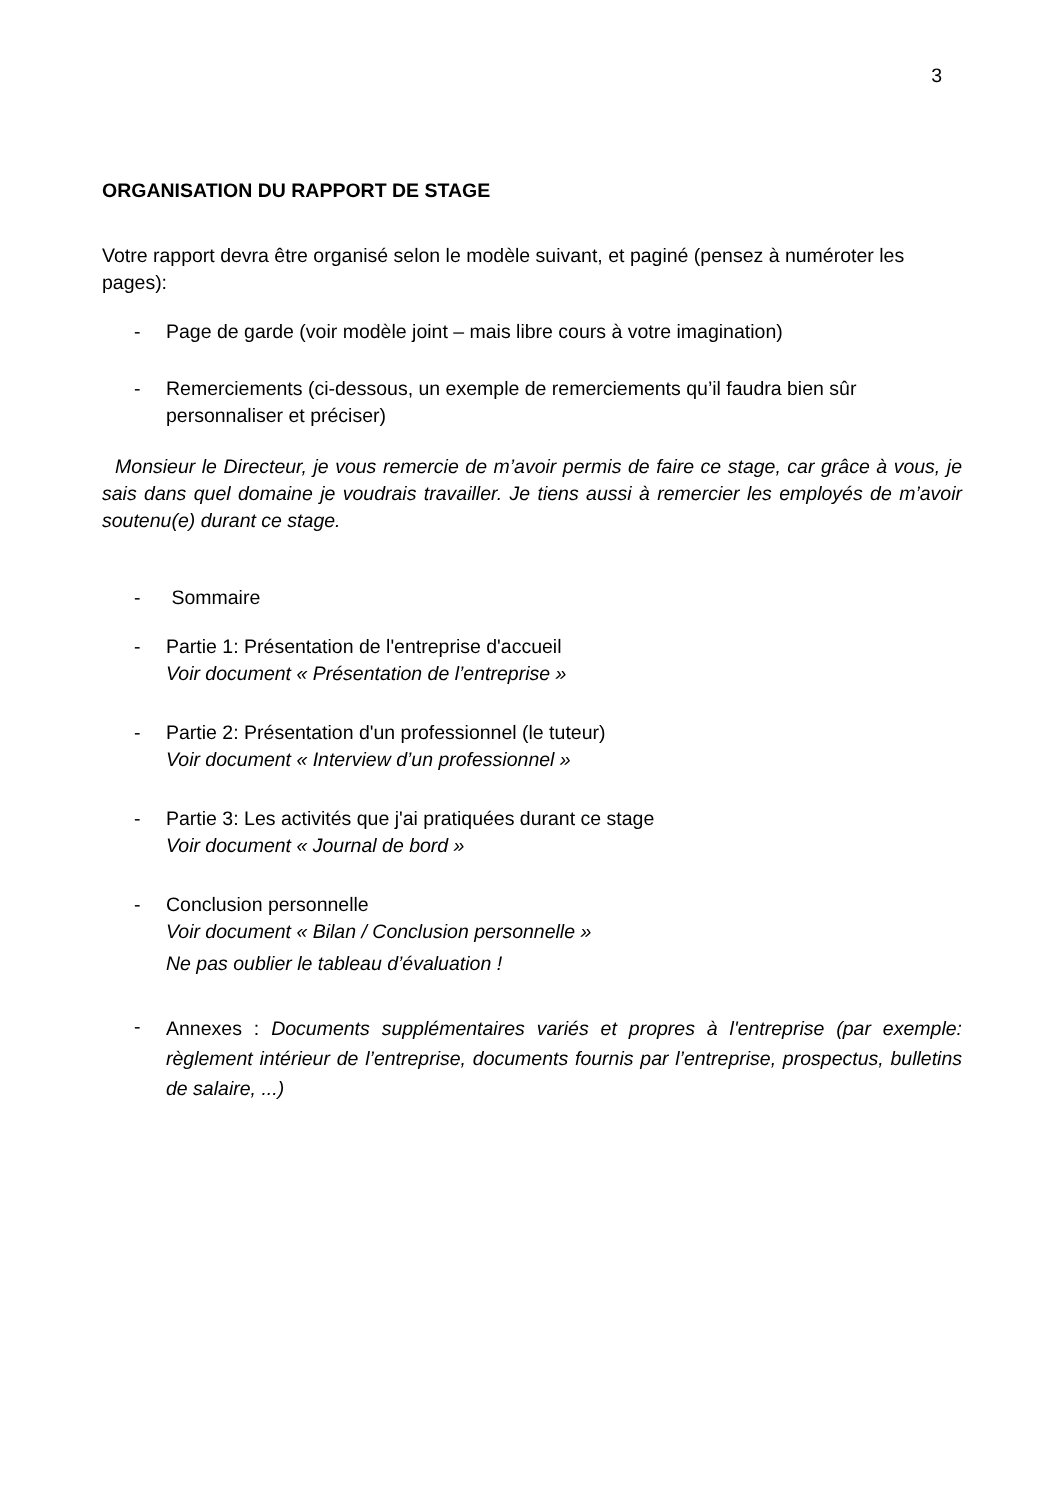3
ORGANISATION DU RAPPORT DE STAGE
Votre rapport devra être organisé selon le modèle suivant, et paginé (pensez à numéroter les pages):
- Page de garde (voir modèle joint – mais libre cours à votre imagination)
- Remerciements (ci-dessous, un exemple de remerciements qu’il faudra bien sûr personnaliser et préciser)
Monsieur le Directeur, je vous remercie de m’avoir permis de faire ce stage, car grâce à vous, je sais dans quel domaine je voudrais travailler. Je tiens aussi à remercier les employés de m’avoir soutenu(e) durant ce stage.
- Sommaire
- Partie 1: Présentation de l'entreprise d'accueil
Voir document « Présentation de l’entreprise »
- Partie 2: Présentation d'un professionnel (le tuteur)
Voir document « Interview d’un professionnel »
- Partie 3: Les activités que j'ai pratiquées durant ce stage
Voir document « Journal de bord »
- Conclusion personnelle
Voir document « Bilan / Conclusion personnelle »
Ne pas oublier le tableau d’évaluation !
- Annexes : Documents supplémentaires variés et propres à l'entreprise (par exemple: règlement intérieur de l’entreprise, documents fournis par l’entreprise, prospectus, bulletins de salaire, ...)